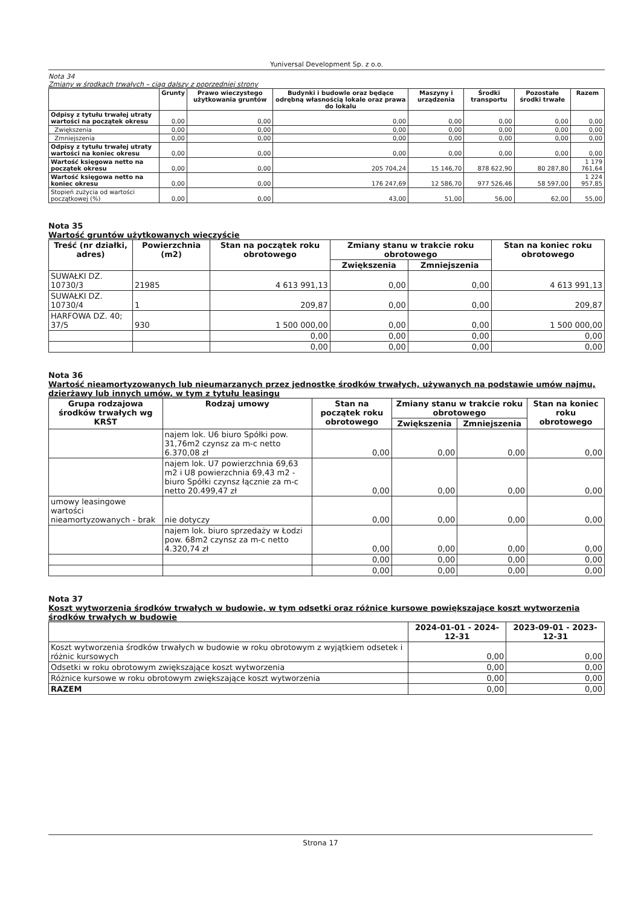Yuniversal Development Sp. z o.o.
Nota 34
Zmiany w środkach trwałych – ciąg dalszy z poprzedniej strony
| | Grunty | Prawo wieczystego użytkowania gruntów | Budynki i budowle oraz będące odrębną własnością lokale oraz prawa do lokalu | Maszyny i urządzenia | Środki transportu | Pozostałe środki trwałe | Razem |
| --- | --- | --- | --- | --- | --- | --- | --- |
| Odpisy z tytułu trwałej utraty wartości na początek okresu | 0,00 | 0,00 | 0,00 | 0,00 | 0,00 | 0,00 | 0,00 |
| Zwiększenia | 0,00 | 0,00 | 0,00 | 0,00 | 0,00 | 0,00 | 0,00 |
| Zmniejszenia | 0,00 | 0,00 | 0,00 | 0,00 | 0,00 | 0,00 | 0,00 |
| Odpisy z tytułu trwałej utraty wartości na koniec okresu | 0,00 | 0,00 | 0,00 | 0,00 | 0,00 | 0,00 | 0,00 |
| Wartość księgowa netto na początek okresu | 0,00 | 0,00 | 205 704,24 | 15 146,70 | 878 622,90 | 80 287,80 | 1 179 761,64 |
| Wartość księgowa netto na koniec okresu | 0,00 | 0,00 | 176 247,69 | 12 586,70 | 977 526,46 | 58 597,00 | 1 224 957,85 |
| Stopień zużycia od wartości początkowej (%) | 0,00 | 0,00 | 43,00 | 51,00 | 56,00 | 62,00 | 55,00 |
Nota 35
Wartość gruntów użytkowanych wieczyście
| Treść (nr działki, adres) | Powierzchnia (m2) | Stan na początek roku obrotowego | Zmiany stanu w trakcie roku obrotowego | | Stan na koniec roku obrotowego |
| --- | --- | --- | --- | --- | --- |
| | | | Zwiększenia | Zmniejszenia | |
| SUWAŁKI DZ. 10730/3 | 21985 | 4 613 991,13 | 0,00 | 0,00 | 4 613 991,13 |
| SUWAŁKI DZ. 10730/4 | 1 | 209,87 | 0,00 | 0,00 | 209,87 |
| HARFOWA DZ. 40; 37/5 | 930 | 1 500 000,00 | 0,00 | 0,00 | 1 500 000,00 |
| | | 0,00 | 0,00 | 0,00 | 0,00 |
| | | 0,00 | 0,00 | 0,00 | 0,00 |
Nota 36
Wartość nieamortyzowanych lub nieumarzanych przez jednostkę środków trwałych, używanych na podstawie umów najmu, dzierżawy lub innych umów, w tym z tytułu leasingu
| Grupa rodzajowa środków trwałych wg KRŚT | Rodzaj umowy | Stan na początek roku obrotowego | Zmiany stanu w trakcie roku obrotowego | | Stan na koniec roku obrotowego |
| --- | --- | --- | --- | --- | --- |
| | | | Zwiększenia | Zmniejszenia | |
| | najem lok. U6 biuro Spółki pow. 31,76m2 czynsz za m-c netto 6.370,08 zł | 0,00 | 0,00 | 0,00 | 0,00 |
| | najem lok. U7 powierzchnia 69,63 m2 i U8 powierzchnia 69,43 m2 - biuro Spółki czynsz łącznie za m-c netto 20.499,47 zł | 0,00 | 0,00 | 0,00 | 0,00 |
| umowy leasingowe wartości nieamortyzowanych - brak | nie dotyczy | 0,00 | 0,00 | 0,00 | 0,00 |
| | najem lok. biuro sprzedaży w Łodzi pow. 68m2 czynsz za m-c netto 4.320,74 zł | 0,00 | 0,00 | 0,00 | 0,00 |
| | | 0,00 | 0,00 | 0,00 | 0,00 |
| | | 0,00 | 0,00 | 0,00 | 0,00 |
Nota 37
Koszt wytworzenia środków trwałych w budowie, w tym odsetki oraz różnice kursowe powiększające koszt wytworzenia środków trwałych w budowie
| | 2024-01-01 - 2024-12-31 | 2023-09-01 - 2023-12-31 |
| --- | --- | --- |
| Koszt wytworzenia środków trwałych w budowie w roku obrotowym z wyjątkiem odsetek i różnic kursowych | 0,00 | 0,00 |
| Odsetki w roku obrotowym zwiększające koszt wytworzenia | 0,00 | 0,00 |
| Różnice kursowe w roku obrotowym zwiększające koszt wytworzenia | 0,00 | 0,00 |
| RAZEM | 0,00 | 0,00 |
Strona 17